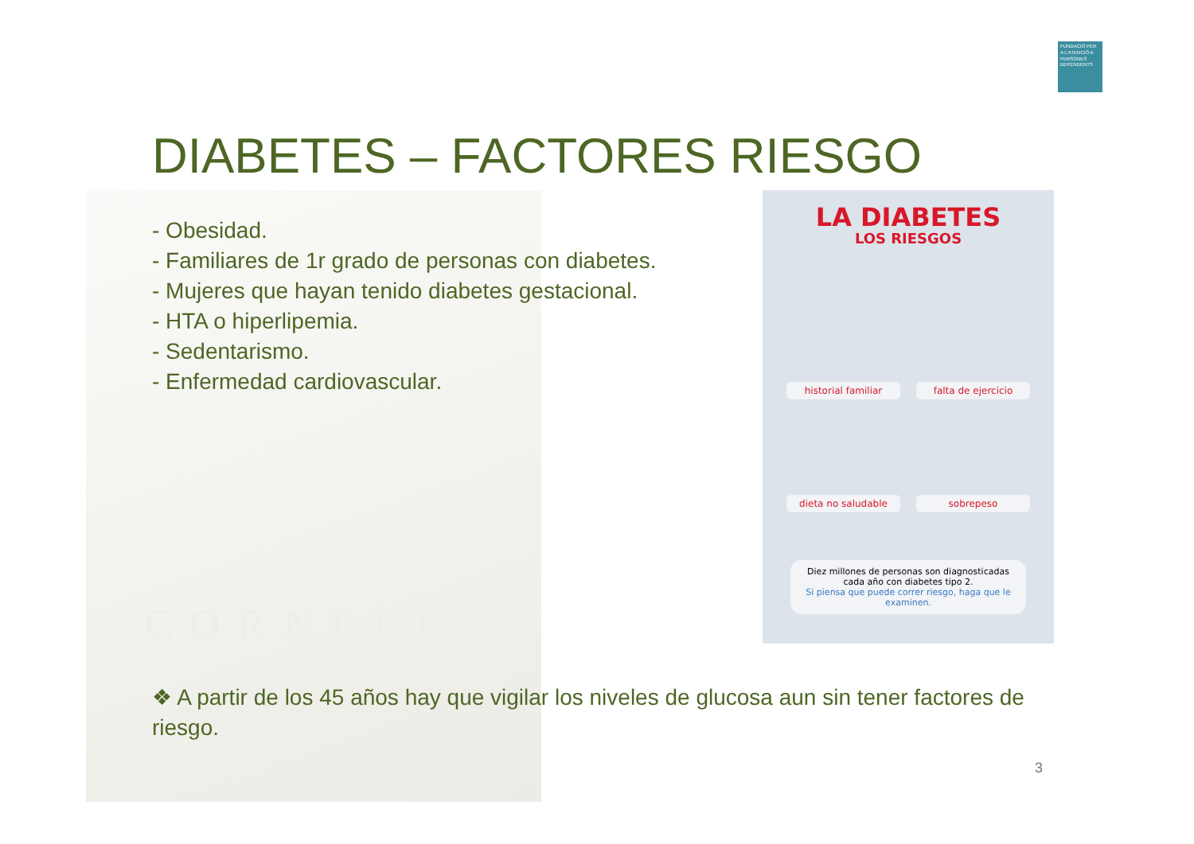CORNELLÀ
FUNDACIÓ PER A L'ATENCIÓ A PERSONES DEPENDENTS
DIABETES – FACTORES RIESGO
- Obesidad.
- Familiares de 1r grado de personas con diabetes.
- Mujeres que hayan tenido diabetes gestacional.
- HTA o hiperlipemia.
- Sedentarismo.
- Enfermedad cardiovascular.
LA DIABETES
LOS RIESGOS
historial familiar
falta de ejercicio
dieta no saludable
sobrepeso
Diez millones de personas son diagnosticadas cada año con diabetes tipo 2.
Si piensa que puede correr riesgo, haga que le examinen.
❖ A partir de los 45 años hay que vigilar los niveles de glucosa aun sin tener factores de riesgo.
3